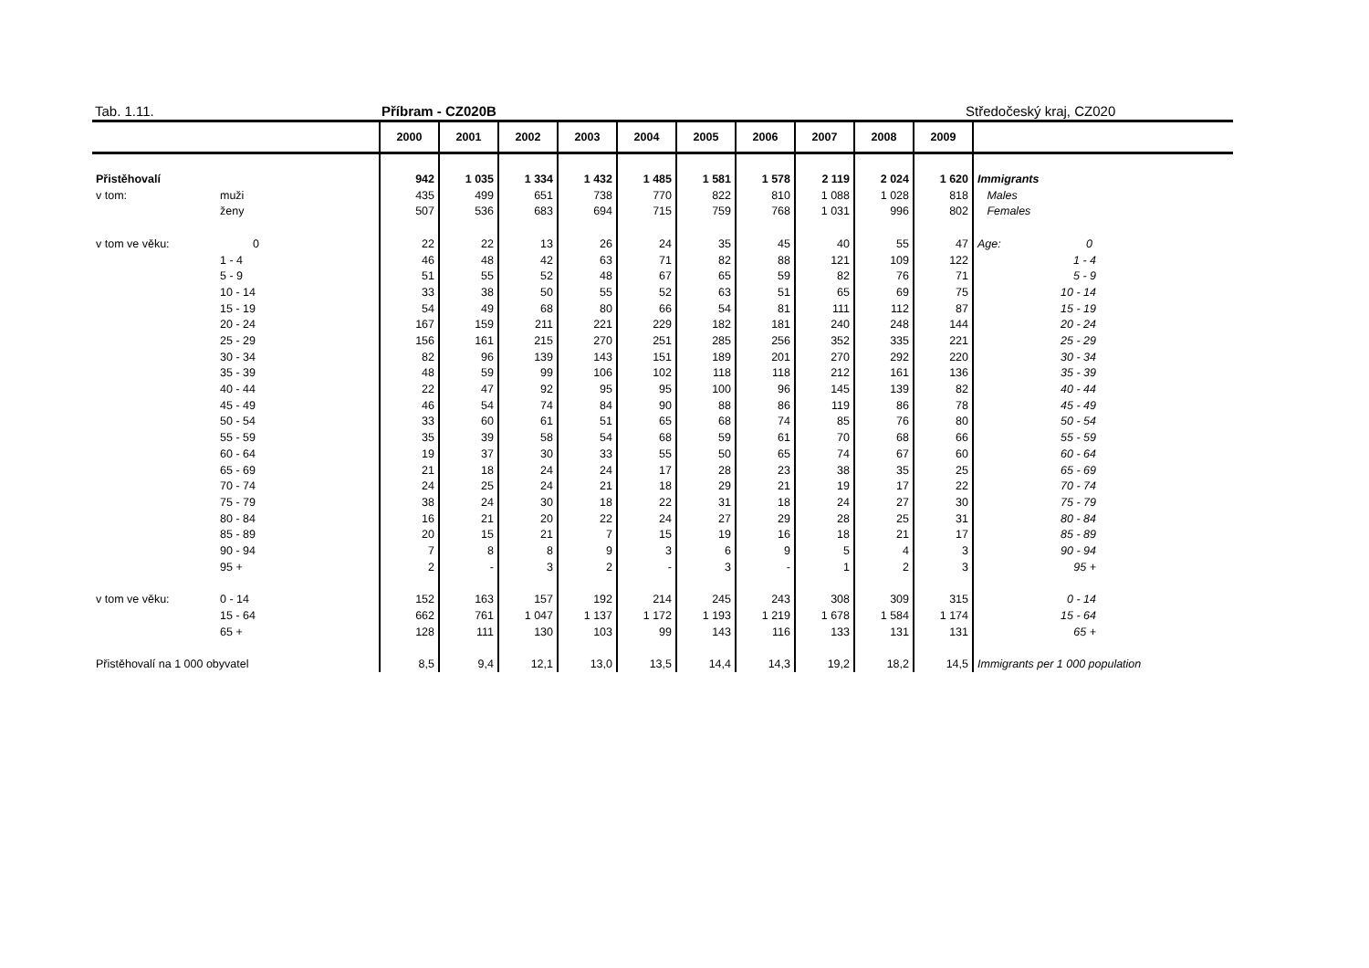Tab. 1.11. Příbram - CZ020B Středočeský kraj, CZ020
| | | 2000 | 2001 | 2002 | 2003 | 2004 | 2005 | 2006 | 2007 | 2008 | 2009 | |
| --- | --- | --- | --- | --- | --- | --- | --- | --- | --- | --- | --- | --- |
| Přistěhovalí | | 942 | 1 035 | 1 334 | 1 432 | 1 485 | 1 581 | 1 578 | 2 119 | 2 024 | 1 620 | Immigrants |
| v tom: | muži | 435 | 499 | 651 | 738 | 770 | 822 | 810 | 1 088 | 1 028 | 818 | Males |
| | ženy | 507 | 536 | 683 | 694 | 715 | 759 | 768 | 1 031 | 996 | 802 | Females |
| v tom ve věku: | 0 | 22 | 22 | 13 | 26 | 24 | 35 | 45 | 40 | 55 | 47 | Age: 0 |
| | 1 - 4 | 46 | 48 | 42 | 63 | 71 | 82 | 88 | 121 | 109 | 122 | 1 - 4 |
| | 5 - 9 | 51 | 55 | 52 | 48 | 67 | 65 | 59 | 82 | 76 | 71 | 5 - 9 |
| | 10 - 14 | 33 | 38 | 50 | 55 | 52 | 63 | 51 | 65 | 69 | 75 | 10 - 14 |
| | 15 - 19 | 54 | 49 | 68 | 80 | 66 | 54 | 81 | 111 | 112 | 87 | 15 - 19 |
| | 20 - 24 | 167 | 159 | 211 | 221 | 229 | 182 | 181 | 240 | 248 | 144 | 20 - 24 |
| | 25 - 29 | 156 | 161 | 215 | 270 | 251 | 285 | 256 | 352 | 335 | 221 | 25 - 29 |
| | 30 - 34 | 82 | 96 | 139 | 143 | 151 | 189 | 201 | 270 | 292 | 220 | 30 - 34 |
| | 35 - 39 | 48 | 59 | 99 | 106 | 102 | 118 | 118 | 212 | 161 | 136 | 35 - 39 |
| | 40 - 44 | 22 | 47 | 92 | 95 | 95 | 100 | 96 | 145 | 139 | 82 | 40 - 44 |
| | 45 - 49 | 46 | 54 | 74 | 84 | 90 | 88 | 86 | 119 | 86 | 78 | 45 - 49 |
| | 50 - 54 | 33 | 60 | 61 | 51 | 65 | 68 | 74 | 85 | 76 | 80 | 50 - 54 |
| | 55 - 59 | 35 | 39 | 58 | 54 | 68 | 59 | 61 | 70 | 68 | 66 | 55 - 59 |
| | 60 - 64 | 19 | 37 | 30 | 33 | 55 | 50 | 65 | 74 | 67 | 60 | 60 - 64 |
| | 65 - 69 | 21 | 18 | 24 | 24 | 17 | 28 | 23 | 38 | 35 | 25 | 65 - 69 |
| | 70 - 74 | 24 | 25 | 24 | 21 | 18 | 29 | 21 | 19 | 17 | 22 | 70 - 74 |
| | 75 - 79 | 38 | 24 | 30 | 18 | 22 | 31 | 18 | 24 | 27 | 30 | 75 - 79 |
| | 80 - 84 | 16 | 21 | 20 | 22 | 24 | 27 | 29 | 28 | 25 | 31 | 80 - 84 |
| | 85 - 89 | 20 | 15 | 21 | 7 | 15 | 19 | 16 | 18 | 21 | 17 | 85 - 89 |
| | 90 - 94 | 7 | 8 | 8 | 9 | 3 | 6 | 9 | 5 | 4 | 3 | 90 - 94 |
| | 95 + | 2 | - | 3 | 2 | - | 3 | - | 1 | 2 | 3 | 95 + |
| v tom ve věku: | 0 - 14 | 152 | 163 | 157 | 192 | 214 | 245 | 243 | 308 | 309 | 315 | 0 - 14 |
| | 15 - 64 | 662 | 761 | 1 047 | 1 137 | 1 172 | 1 193 | 1 219 | 1 678 | 1 584 | 1 174 | 15 - 64 |
| | 65 + | 128 | 111 | 130 | 103 | 99 | 143 | 116 | 133 | 131 | 131 | 65 + |
| Přistěhovalí na 1 000 obyvatel | | 8,5 | 9,4 | 12,1 | 13,0 | 13,5 | 14,4 | 14,3 | 19,2 | 18,2 | 14,5 | Immigrants per 1 000 population |